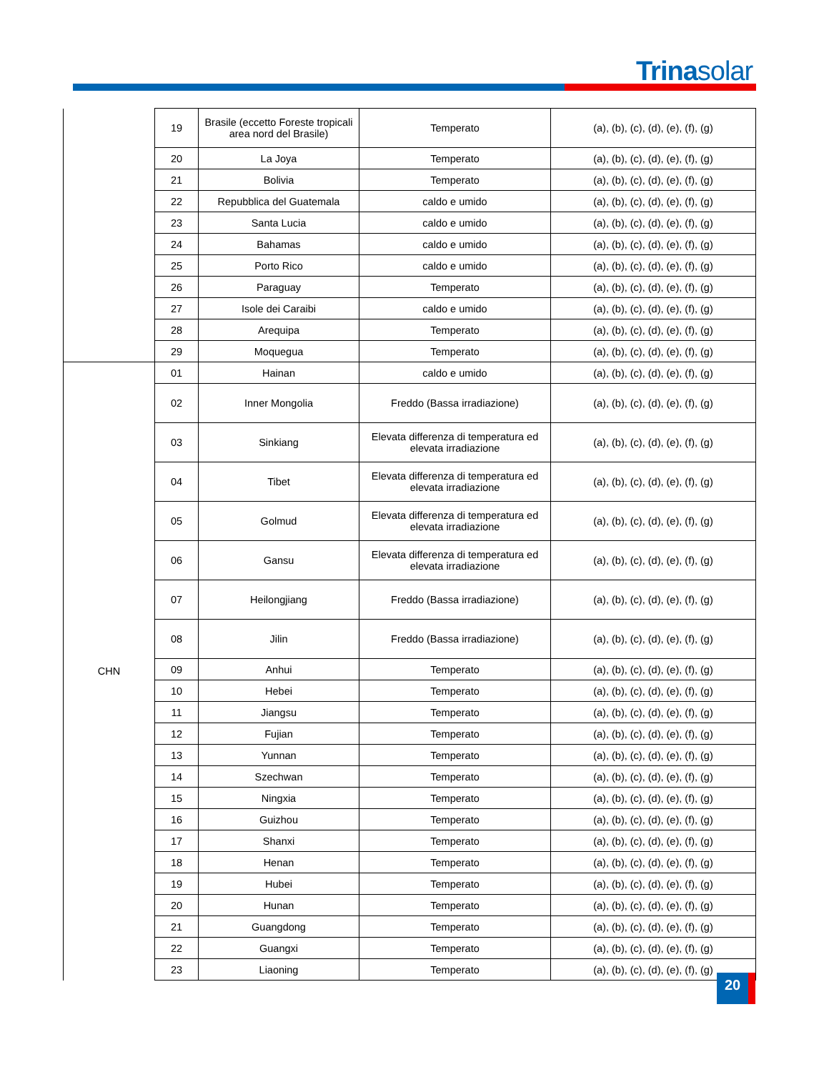Trinasolar
| | 19 | Brasile (eccetto Foreste tropicali area nord del Brasile) | Temperato | (a), (b), (c), (d), (e), (f), (g) |
| | 20 | La Joya | Temperato | (a), (b), (c), (d), (e), (f), (g) |
| | 21 | Bolivia | Temperato | (a), (b), (c), (d), (e), (f), (g) |
| | 22 | Repubblica del Guatemala | caldo e umido | (a), (b), (c), (d), (e), (f), (g) |
| | 23 | Santa Lucia | caldo e umido | (a), (b), (c), (d), (e), (f), (g) |
| | 24 | Bahamas | caldo e umido | (a), (b), (c), (d), (e), (f), (g) |
| | 25 | Porto Rico | caldo e umido | (a), (b), (c), (d), (e), (f), (g) |
| | 26 | Paraguay | Temperato | (a), (b), (c), (d), (e), (f), (g) |
| | 27 | Isole dei Caraibi | caldo e umido | (a), (b), (c), (d), (e), (f), (g) |
| | 28 | Arequipa | Temperato | (a), (b), (c), (d), (e), (f), (g) |
| | 29 | Moquegua | Temperato | (a), (b), (c), (d), (e), (f), (g) |
| CHN | 01 | Hainan | caldo e umido | (a), (b), (c), (d), (e), (f), (g) |
| | 02 | Inner Mongolia | Freddo (Bassa irradiazione) | (a), (b), (c), (d), (e), (f), (g) |
| | 03 | Sinkiang | Elevata differenza di temperatura ed elevata irradiazione | (a), (b), (c), (d), (e), (f), (g) |
| | 04 | Tibet | Elevata differenza di temperatura ed elevata irradiazione | (a), (b), (c), (d), (e), (f), (g) |
| | 05 | Golmud | Elevata differenza di temperatura ed elevata irradiazione | (a), (b), (c), (d), (e), (f), (g) |
| | 06 | Gansu | Elevata differenza di temperatura ed elevata irradiazione | (a), (b), (c), (d), (e), (f), (g) |
| | 07 | Heilongjiang | Freddo (Bassa irradiazione) | (a), (b), (c), (d), (e), (f), (g) |
| | 08 | Jilin | Freddo (Bassa irradiazione) | (a), (b), (c), (d), (e), (f), (g) |
| | 09 | Anhui | Temperato | (a), (b), (c), (d), (e), (f), (g) |
| | 10 | Hebei | Temperato | (a), (b), (c), (d), (e), (f), (g) |
| | 11 | Jiangsu | Temperato | (a), (b), (c), (d), (e), (f), (g) |
| | 12 | Fujian | Temperato | (a), (b), (c), (d), (e), (f), (g) |
| | 13 | Yunnan | Temperato | (a), (b), (c), (d), (e), (f), (g) |
| | 14 | Szechwan | Temperato | (a), (b), (c), (d), (e), (f), (g) |
| | 15 | Ningxia | Temperato | (a), (b), (c), (d), (e), (f), (g) |
| | 16 | Guizhou | Temperato | (a), (b), (c), (d), (e), (f), (g) |
| | 17 | Shanxi | Temperato | (a), (b), (c), (d), (e), (f), (g) |
| | 18 | Henan | Temperato | (a), (b), (c), (d), (e), (f), (g) |
| | 19 | Hubei | Temperato | (a), (b), (c), (d), (e), (f), (g) |
| | 20 | Hunan | Temperato | (a), (b), (c), (d), (e), (f), (g) |
| | 21 | Guangdong | Temperato | (a), (b), (c), (d), (e), (f), (g) |
| | 22 | Guangxi | Temperato | (a), (b), (c), (d), (e), (f), (g) |
| | 23 | Liaoning | Temperato | (a), (b), (c), (d), (e), (f), (g) |
20